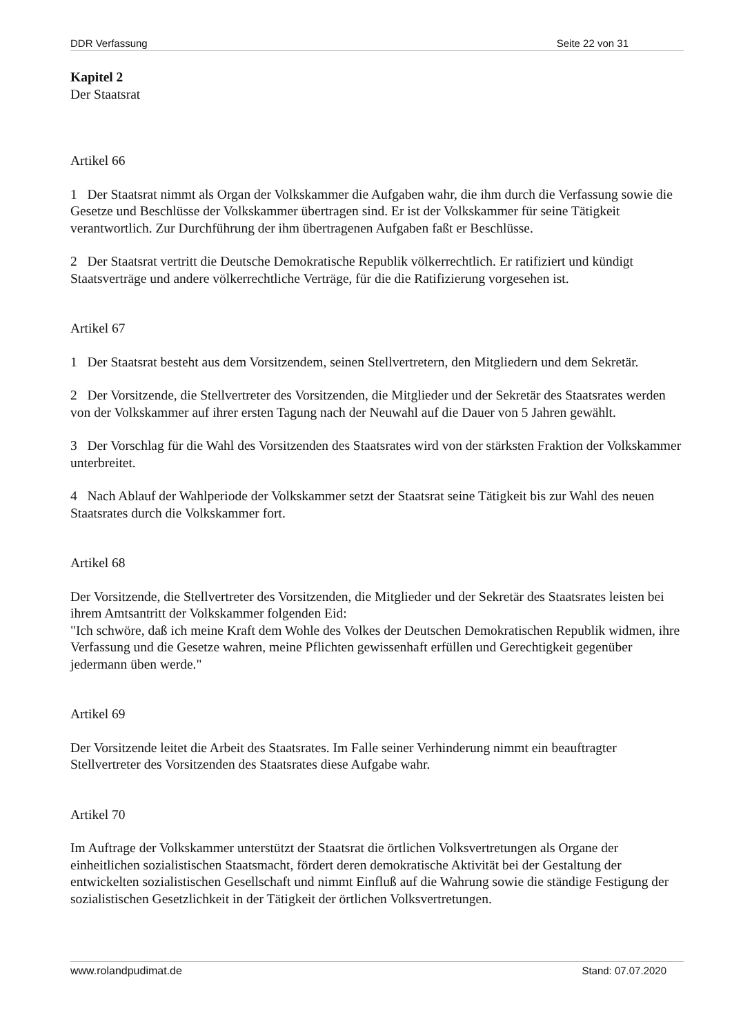DDR Verfassung Seite 22 von 31
Kapitel 2
Der Staatsrat
Artikel 66
1 Der Staatsrat nimmt als Organ der Volkskammer die Aufgaben wahr, die ihm durch die Verfassung sowie die Gesetze und Beschlüsse der Volkskammer übertragen sind. Er ist der Volkskammer für seine Tätigkeit verantwortlich. Zur Durchführung der ihm übertragenen Aufgaben faßt er Beschlüsse.
2 Der Staatsrat vertritt die Deutsche Demokratische Republik völkerrechtlich. Er ratifiziert und kündigt Staatsverträge und andere völkerrechtliche Verträge, für die die Ratifizierung vorgesehen ist.
Artikel 67
1 Der Staatsrat besteht aus dem Vorsitzendem, seinen Stellvertretern, den Mitgliedern und dem Sekretär.
2 Der Vorsitzende, die Stellvertreter des Vorsitzenden, die Mitglieder und der Sekretär des Staatsrates werden von der Volkskammer auf ihrer ersten Tagung nach der Neuwahl auf die Dauer von 5 Jahren gewählt.
3 Der Vorschlag für die Wahl des Vorsitzenden des Staatsrates wird von der stärksten Fraktion der Volkskammer unterbreitet.
4 Nach Ablauf der Wahlperiode der Volkskammer setzt der Staatsrat seine Tätigkeit bis zur Wahl des neuen Staatsrates durch die Volkskammer fort.
Artikel 68
Der Vorsitzende, die Stellvertreter des Vorsitzenden, die Mitglieder und der Sekretär des Staatsrates leisten bei ihrem Amtsantritt der Volkskammer folgenden Eid:
"Ich schwöre, daß ich meine Kraft dem Wohle des Volkes der Deutschen Demokratischen Republik widmen, ihre Verfassung und die Gesetze wahren, meine Pflichten gewissenhaft erfüllen und Gerechtigkeit gegenüber jedermann üben werde."
Artikel 69
Der Vorsitzende leitet die Arbeit des Staatsrates. Im Falle seiner Verhinderung nimmt ein beauftragter Stellvertreter des Vorsitzenden des Staatsrates diese Aufgabe wahr.
Artikel 70
Im Auftrage der Volkskammer unterstützt der Staatsrat die örtlichen Volksvertretungen als Organe der einheitlichen sozialistischen Staatsmacht, fördert deren demokratische Aktivität bei der Gestaltung der entwickelten sozialistischen Gesellschaft und nimmt Einfluß auf die Wahrung sowie die ständige Festigung der sozialistischen Gesetzlichkeit in der Tätigkeit der örtlichen Volksvertretungen.
www.rolandpudimat.de Stand: 07.07.2020